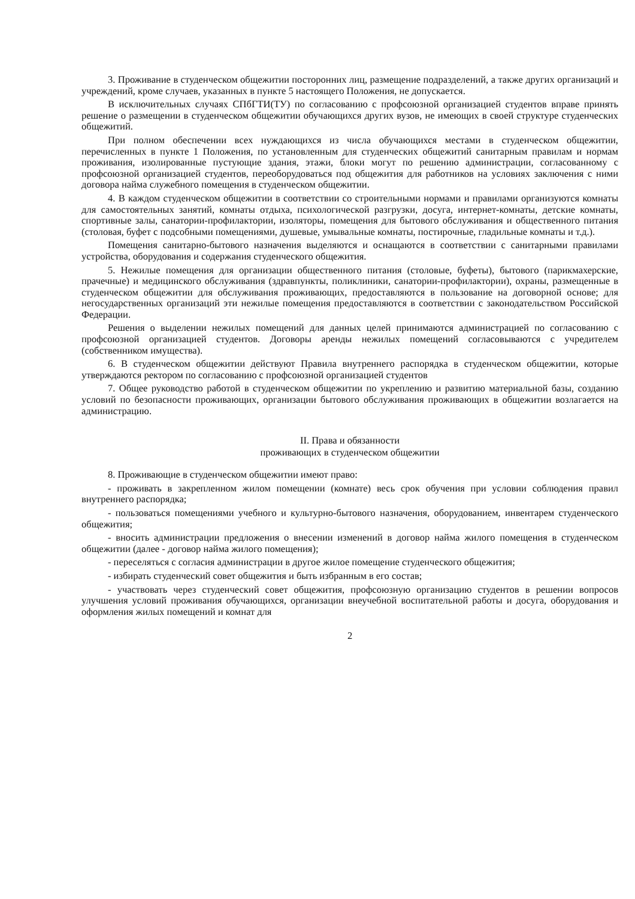3. Проживание в студенческом общежитии посторонних лиц, размещение подразделений, а также других организаций и учреждений, кроме случаев, указанных в пункте 5 настоящего Положения, не допускается.
В исключительных случаях СПбГТИ(ТУ) по согласованию с профсоюзной организацией студентов вправе принять решение о размещении в студенческом общежитии обучающихся других вузов, не имеющих в своей структуре студенческих общежитий.
При полном обеспечении всех нуждающихся из числа обучающихся местами в студенческом общежитии, перечисленных в пункте 1 Положения, по установленным для студенческих общежитий санитарным правилам и нормам проживания, изолированные пустующие здания, этажи, блоки могут по решению администрации, согласованному с профсоюзной организацией студентов, переоборудоваться под общежития для работников на условиях заключения с ними договора найма служебного помещения в студенческом общежитии.
4. В каждом студенческом общежитии в соответствии со строительными нормами и правилами организуются комнаты для самостоятельных занятий, комнаты отдыха, психологической разгрузки, досуга, интернет-комнаты, детские комнаты, спортивные залы, санатории-профилактории, изоляторы, помещения для бытового обслуживания и общественного питания (столовая, буфет с подсобными помещениями, душевые, умывальные комнаты, постирочные, гладильные комнаты и т.д.).
Помещения санитарно-бытового назначения выделяются и оснащаются в соответствии с санитарными правилами устройства, оборудования и содержания студенческого общежития.
5. Нежилые помещения для организации общественного питания (столовые, буфеты), бытового (парикмахерские, прачечные) и медицинского обслуживания (здравпункты, поликлиники, санатории-профилактории), охраны, размещенные в студенческом общежитии для обслуживания проживающих, предоставляются в пользование на договорной основе; для негосударственных организаций эти нежилые помещения предоставляются в соответствии с законодательством Российской Федерации.
Решения о выделении нежилых помещений для данных целей принимаются администрацией по согласованию с профсоюзной организацией студентов. Договоры аренды нежилых помещений согласовываются с учредителем (собственником имущества).
6. В студенческом общежитии действуют Правила внутреннего распорядка в студенческом общежитии, которые утверждаются ректором по согласованию с профсоюзной организацией студентов
7. Общее руководство работой в студенческом общежитии по укреплению и развитию материальной базы, созданию условий по безопасности проживающих, организации бытового обслуживания проживающих в общежитии возлагается на администрацию.
II. Права и обязанности
проживающих в студенческом общежитии
8. Проживающие в студенческом общежитии имеют право:
- проживать в закрепленном жилом помещении (комнате) весь срок обучения при условии соблюдения правил внутреннего распорядка;
- пользоваться помещениями учебного и культурно-бытового назначения, оборудованием, инвентарем студенческого общежития;
- вносить администрации предложения о внесении изменений в договор найма жилого помещения в студенческом общежитии (далее - договор найма жилого помещения);
- переселяться с согласия администрации в другое жилое помещение студенческого общежития;
- избирать студенческий совет общежития и быть избранным в его состав;
- участвовать через студенческий совет общежития, профсоюзную организацию студентов в решении вопросов улучшения условий проживания обучающихся, организации внеучебной воспитательной работы и досуга, оборудования и оформления жилых помещений и комнат для
2